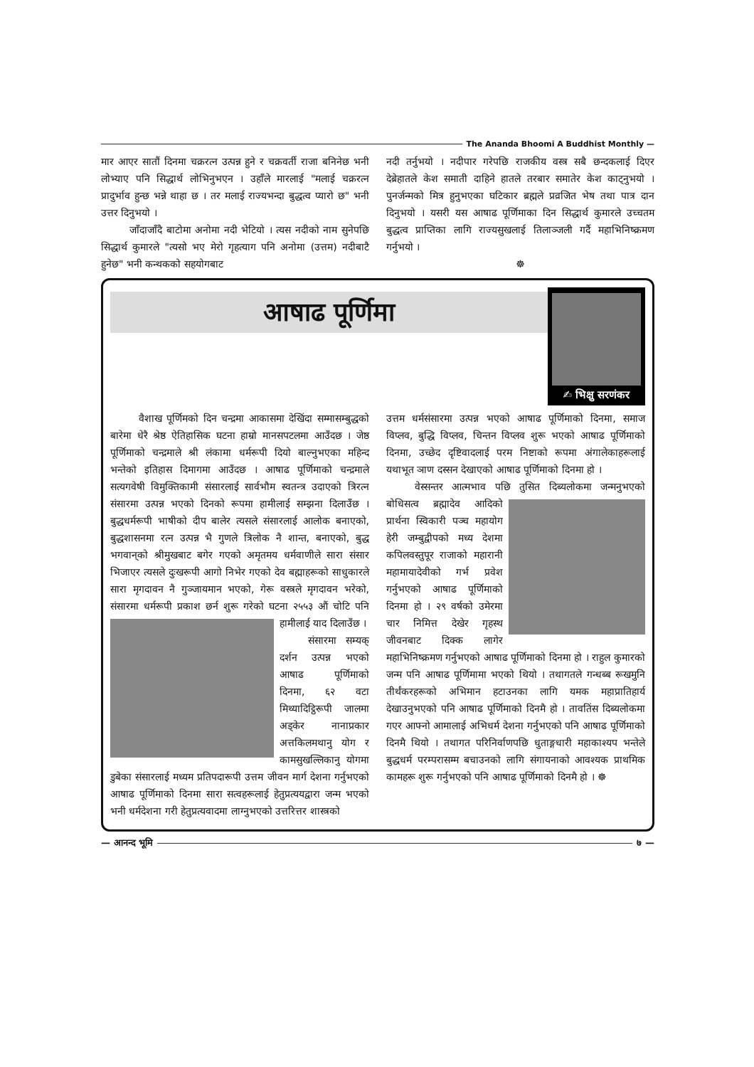The Ananda Bhoomi A Buddhist Monthly —
मार आएर सातौं दिनमा चक्ररत्न उत्पन्न हुने र चक्रवर्ती राजा बनिनेछ भनी लोभ्याए पनि सिद्धार्थ लोभिनुभएन । उहाँले मारलाई "मलाई चक्ररत्न प्रादुर्भाव हुन्छ भन्ने थाहा छ । तर मलाई राज्यभन्दा बुद्धत्व प्यारो छ" भनी उत्तर दिनुभयो ।
जाँदाजाँदै बाटोमा अनोमा नदी भेटियो । त्यस नदीको नाम सुनेपछि सिद्धार्थ कुमारले "त्यसो भए मेरो गृहत्याग पनि अनोमा (उत्तम) नदीबाटै हुनेछ" भनी कन्थकको सहयोगबाट
नदी तर्नुभयो । नदीपार गरेपछि राजकीय वस्त्र सबै छन्दकलाई दिएर देब्रेहातले केश समाती दाहिने हातले तरबार समातेर केश काट्नुभयो । पुनर्जन्मको मित्र हुनुभएका घटिकार ब्रह्मले प्रव्रजित भेष तथा पात्र दान दिनुभयो । यसरी यस आषाढ पूर्णिमाका दिन सिद्धार्थ कुमारले उच्चतम बुद्धत्व प्राप्तिका लागि राज्यसुखलाई तिलाञ्जली गर्दै महाभिनिष्क्रमण गर्नुभयो ।
☸
आषाढ पूर्णिमा
✍ भिक्षु सरणंकर
वैशाख पूर्णिमको दिन चन्द्रमा आकासमा देखिंदा सम्मासम्बुद्धको बारेमा धेरै श्रेष्ठ ऐतिहासिक घटना हाम्रो मानसपटलमा आउँदछ । जेष्ठ पूर्णिमाको चन्द्रमाले श्री लंकामा धर्मरूपी दियो बाल्नुभएका महिन्द भन्तेको इतिहास दिमागमा आउँदछ । आषाढ पूर्णिमाको चन्द्रमाले सत्यगवेषी विमुक्तिकामी संसारलाई सार्वभौम स्वतन्त्र उदाएको त्रिरत्न संसारमा उत्पन्न भएको दिनको रूपमा हामीलाई सम्झना दिलाउँछ । बुद्धधर्मरूपी भाषीको दीप बालेर त्यसले संसारलाई आलोक बनाएको, बुद्धशासनमा रत्न उत्पन्न भै गुणले त्रिलोक नै शान्त, बनाएको, बुद्ध भगवान्‌को श्रीमुखबाट बगेर गएको अमृतमय धर्मवाणीले सारा संसार भिजाएर त्यसले दुःखरूपी आगो निभेर गएको देव बह्माहरूको साधुकारले सारा मृगदावन नै गुञ्जायमान भएको, गेरू वस्त्रले मृगदावन भरेको, संसारमा धर्मरूपी प्रकाश छर्न शुरू गरेको घटना २५५३ औं चोटि पनि हामीलाई याद दिलाउँछ ।
संसारमा सम्यक् दर्शन उत्पन्न भएको आषाढ पूर्णिमाको दिनमा, ६२ वटा मिथ्यादिट्ठिरूपी जालमा अड्केर नानाप्रकार अत्तकिलमथानु योग र कामसुखल्लिकानु योगमा डुबेका संसारलाई मध्यम प्रतिपदारूपी उत्तम जीवन मार्ग देशना गर्नुभएको आषाढ पूर्णिमाको दिनमा सारा सत्वहरूलाई हेतुप्रत्ययद्वारा जन्म भएको भनी धर्मदेशना गरी हेतुप्रत्यवादमा लाग्नुभएको उत्तरित्तर शास्त्रको
उत्तम धर्मसंसारमा उत्पन्न भएको आषाढ पूर्णिमाको दिनमा, समाज विप्लव, बुद्धि विप्लव, चिन्तन विप्लव शुरू भएको आषाढ पूर्णिमाको दिनमा, उच्छेद दृष्टिवादलाई परम निष्टाको रूपमा अंगालेकाहरूलाई यथाभूत ञाण दस्सन देखाएको आषाढ पूर्णिमाको दिनमा हो ।
वेस्सन्तर आत्मभाव पछि तुसित दिब्यलोकमा जन्मनुभएको बोधिसत्व ब्रह्मादेव आदिको प्रार्थना स्विकारी पञ्च महायोग हेरी जम्बुद्वीपको मध्य देशमा कपिलवस्तुपूर राजाको महारानी महामायादेवीको गर्भ प्रवेश गर्नुभएको आषाढ पूर्णिमाको दिनमा हो । २९ वर्षको उमेरमा चार निमित्त देखेर गृहस्थ जीवनबाट दिक्क लागेर महाभिनिष्क्रमण गर्नुभएको आषाढ पूर्णिमाको दिनमा हो । राहुल कुमारको जन्म पनि आषाढ पूर्णिमामा भएको थियो । तथागतले गन्धब्ब रूखमुनि तीर्थंकरहरूको अभिमान हटाउनका लागि यमक महाप्रातिहार्य देखाउनुभएको पनि आषाढ पूर्णिमाको दिनमै हो । तावतिंस दिब्यलोकमा गएर आफ्नो आमालाई अभिधर्म देशना गर्नुभएको पनि आषाढ पूर्णिमाको दिनमै थियो । तथागत परिनिर्वाणपछि धुताङ्गधारी महाकाश्यप भन्तेले बुद्धधर्म परम्परासम्म बचाउनको लागि संगायनाको आवश्यक प्राथमिक कामहरू शुरू गर्नुभएको पनि आषाढ पूर्णिमाको दिनमै हो । ☸
— आनन्द भूमि ७ —